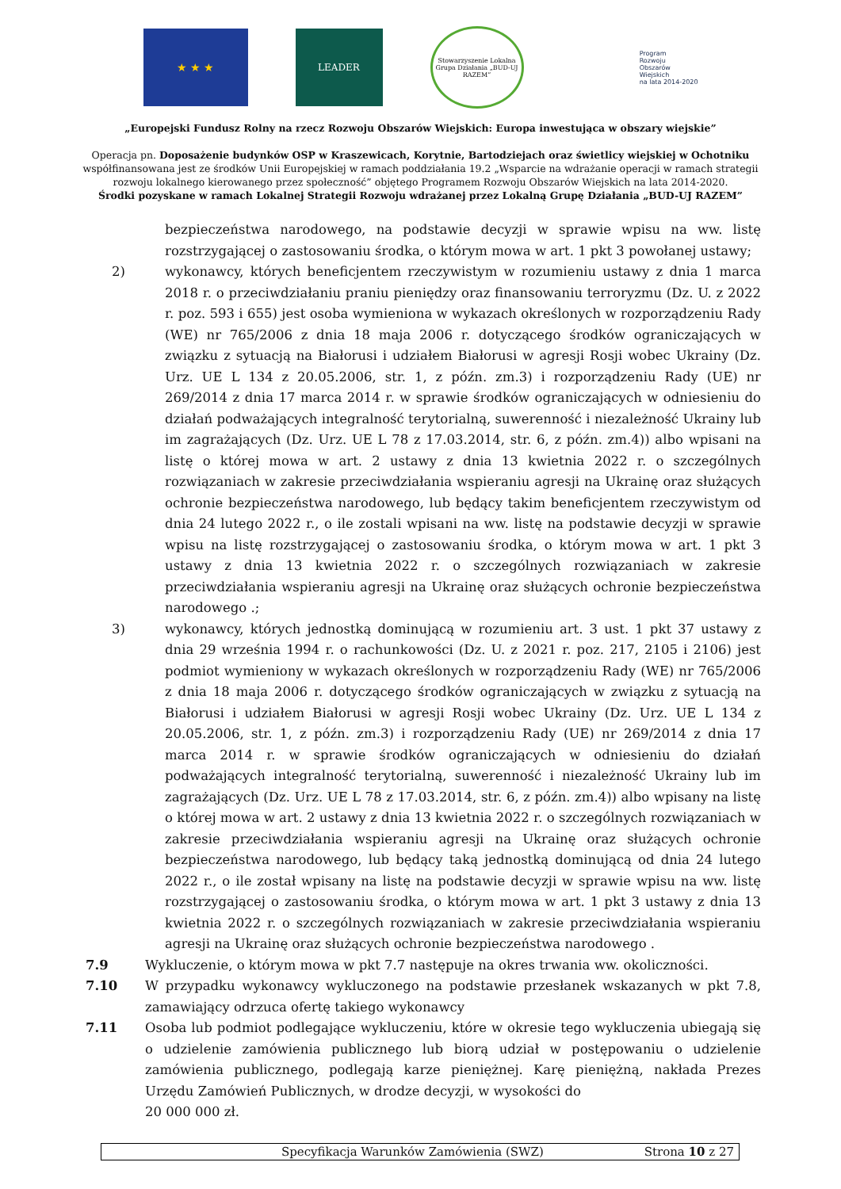★ ★ ★
LEADER
Stowarzyszenie Lokalna Grupa Działania „BUD-UJ RAZEM”
Program
Rozwoju
Obszarów
Wiejskich
na lata 2014-2020
„Europejski Fundusz Rolny na rzecz Rozwoju Obszarów Wiejskich: Europa inwestująca w obszary wiejskie”
Operacja pn. Doposażenie budynków OSP w Kraszewicach, Korytnie, Bartodziejach oraz świetlicy wiejskiej w Ochotniku
współfinansowana jest ze środków Unii Europejskiej w ramach poddziałania 19.2 „Wsparcie na wdrażanie operacji w ramach strategii
rozwoju lokalnego kierowanego przez społeczność” objętego Programem Rozwoju Obszarów Wiejskich na lata 2014-2020.
Środki pozyskane w ramach Lokalnej Strategii Rozwoju wdrażanej przez Lokalną Grupę Działania „BUD-UJ RAZEM”
bezpieczeństwa narodowego, na podstawie decyzji w sprawie wpisu na ww. listę rozstrzygającej o zastosowaniu środka, o którym mowa w art. 1 pkt 3 powołanej ustawy;
2) wykonawcy, których beneficjentem rzeczywistym w rozumieniu ustawy z dnia 1 marca 2018 r. o przeciwdziałaniu praniu pieniędzy oraz finansowaniu terroryzmu (Dz. U. z 2022 r. poz. 593 i 655) jest osoba wymieniona w wykazach określonych w rozporządzeniu Rady (WE) nr 765/2006 z dnia 18 maja 2006 r. dotyczącego środków ograniczających w związku z sytuacją na Białorusi i udziałem Białorusi w agresji Rosji wobec Ukrainy (Dz. Urz. UE L 134 z 20.05.2006, str. 1, z późn. zm.3) i rozporządzeniu Rady (UE) nr 269/2014 z dnia 17 marca 2014 r. w sprawie środków ograniczających w odniesieniu do działań podważających integralność terytorialną, suwerenność i niezależność Ukrainy lub im zagrażających (Dz. Urz. UE L 78 z 17.03.2014, str. 6, z późn. zm.4)) albo wpisani na listę o której mowa w art. 2 ustawy z dnia 13 kwietnia 2022 r. o szczególnych rozwiązaniach w zakresie przeciwdziałania wspieraniu agresji na Ukrainę oraz służących ochronie bezpieczeństwa narodowego, lub będący takim beneficjentem rzeczywistym od dnia 24 lutego 2022 r., o ile zostali wpisani na ww. listę na podstawie decyzji w sprawie wpisu na listę rozstrzygającej o zastosowaniu środka, o którym mowa w art. 1 pkt 3 ustawy z dnia 13 kwietnia 2022 r. o szczególnych rozwiązaniach w zakresie przeciwdziałania wspieraniu agresji na Ukrainę oraz służących ochronie bezpieczeństwa narodowego .;
3) wykonawcy, których jednostką dominującą w rozumieniu art. 3 ust. 1 pkt 37 ustawy z dnia 29 września 1994 r. o rachunkowości (Dz. U. z 2021 r. poz. 217, 2105 i 2106) jest podmiot wymieniony w wykazach określonych w rozporządzeniu Rady (WE) nr 765/2006 z dnia 18 maja 2006 r. dotyczącego środków ograniczających w związku z sytuacją na Białorusi i udziałem Białorusi w agresji Rosji wobec Ukrainy (Dz. Urz. UE L 134 z 20.05.2006, str. 1, z późn. zm.3) i rozporządzeniu Rady (UE) nr 269/2014 z dnia 17 marca 2014 r. w sprawie środków ograniczających w odniesieniu do działań podważających integralność terytorialną, suwerenność i niezależność Ukrainy lub im zagrażających (Dz. Urz. UE L 78 z 17.03.2014, str. 6, z późn. zm.4)) albo wpisany na listę o której mowa w art. 2 ustawy z dnia 13 kwietnia 2022 r. o szczególnych rozwiązaniach w zakresie przeciwdziałania wspieraniu agresji na Ukrainę oraz służących ochronie bezpieczeństwa narodowego, lub będący taką jednostką dominującą od dnia 24 lutego 2022 r., o ile został wpisany na listę na podstawie decyzji w sprawie wpisu na ww. listę rozstrzygającej o zastosowaniu środka, o którym mowa w art. 1 pkt 3 ustawy z dnia 13 kwietnia 2022 r. o szczególnych rozwiązaniach w zakresie przeciwdziałania wspieraniu agresji na Ukrainę oraz służących ochronie bezpieczeństwa narodowego .
7.9 Wykluczenie, o którym mowa w pkt 7.7 następuje na okres trwania ww. okoliczności.
7.10 W przypadku wykonawcy wykluczonego na podstawie przesłanek wskazanych w pkt 7.8, zamawiający odrzuca ofertę takiego wykonawcy
7.11 Osoba lub podmiot podlegające wykluczeniu, które w okresie tego wykluczenia ubiegają się o udzielenie zamówienia publicznego lub biorą udział w postępowaniu o udzielenie zamówienia publicznego, podlegają karze pieniężnej. Karę pieniężną, nakłada Prezes Urzędu Zamówień Publicznych, w drodze decyzji, w wysokości do
20 000 000 zł.
Specyfikacja Warunków Zamówienia (SWZ) Strona 10 z 27